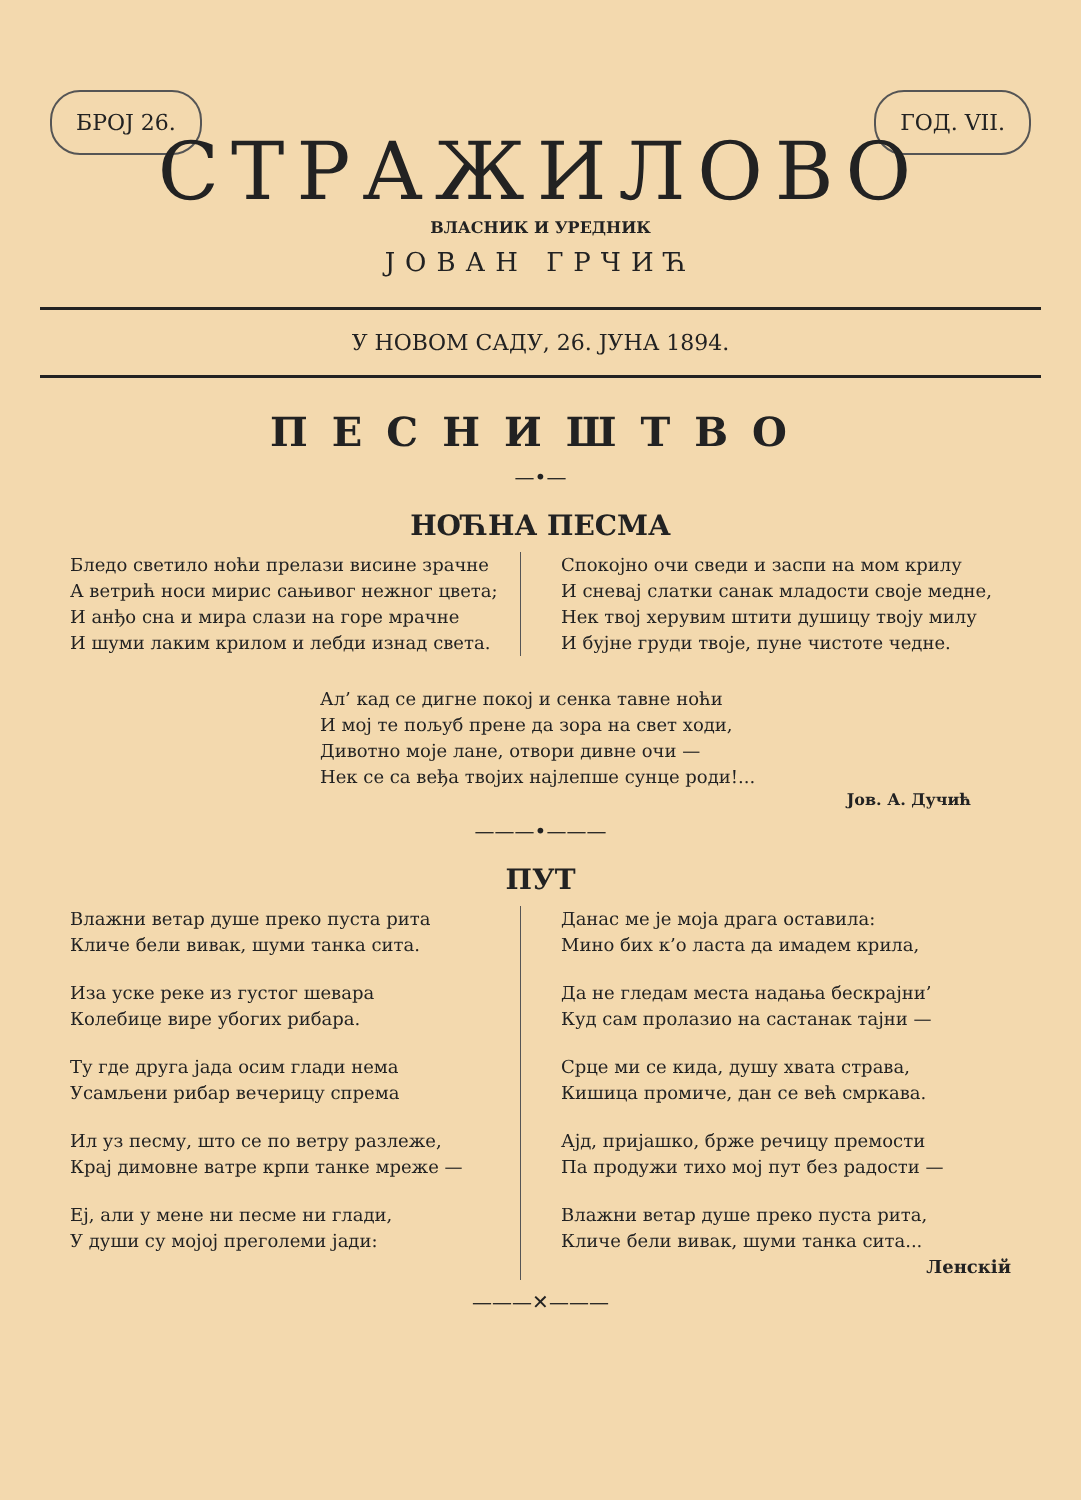БРОЈ 26. ГОД. VII.
СТРАЖИЛОВО
ВЛАСНИК И УРЕДНИК
ЈОВАН ГРЧИЋ
У НОВОМ САДУ, 26. ЈУНА 1894.
ПЕСНИШТВО
—•—
НОЋНА ПЕСМА
Бледо светило ноћи прелази висине зрачне
А ветрић носи мирис сањивог нежног цвета;
И анђо сна и мира слази на горе мрачне
И шуми лаким крилом и лебди изнад света.
Спокојно очи сведи и заспи на мом крилу
И сневај слатки санак младости своје медне,
Нек твој херувим штити душицу твоју милу
И бујне груди твоје, пуне чистоте чедне.
Ал’ кад се дигне покој и сенка тавне ноћи
И мој те пољуб прене да зора на свет ходи,
Дивотно моје лане, отвори дивне очи —
Нек се са веђа твојих најлепше сунце роди!...
Јов. А. Дучић
———•———
ПУТ
Влажни ветар душе преко пуста рита
Кличе бели вивак, шуми танка сита.
Иза уске реке из густог шевара
Колебице вире убогих рибара.
Ту где друга јада осим глади нема
Усамљени рибар вечерицу спрема
Ил уз песму, што се по ветру разлеже,
Крај димовне ватре крпи танке мреже —
Еј, али у мене ни песме ни глади,
У души су мојој преголеми јади:
Данас ме је моја драга оставила:
Мино бих к’о ласта да имадем крила,
Да не гледам места надања бескрајни’
Куд сам пролазио на састанак тајни —
Срце ми се кида, душу хвата страва,
Кишица промиче, дан се већ смркава.
Ајд, пријашко, брже речицу премости
Па продужи тихо мој пут без радости —
Влажни ветар душе преко пуста рита,
Кличе бели вивак, шуми танка сита...
Ленскій
———✕———